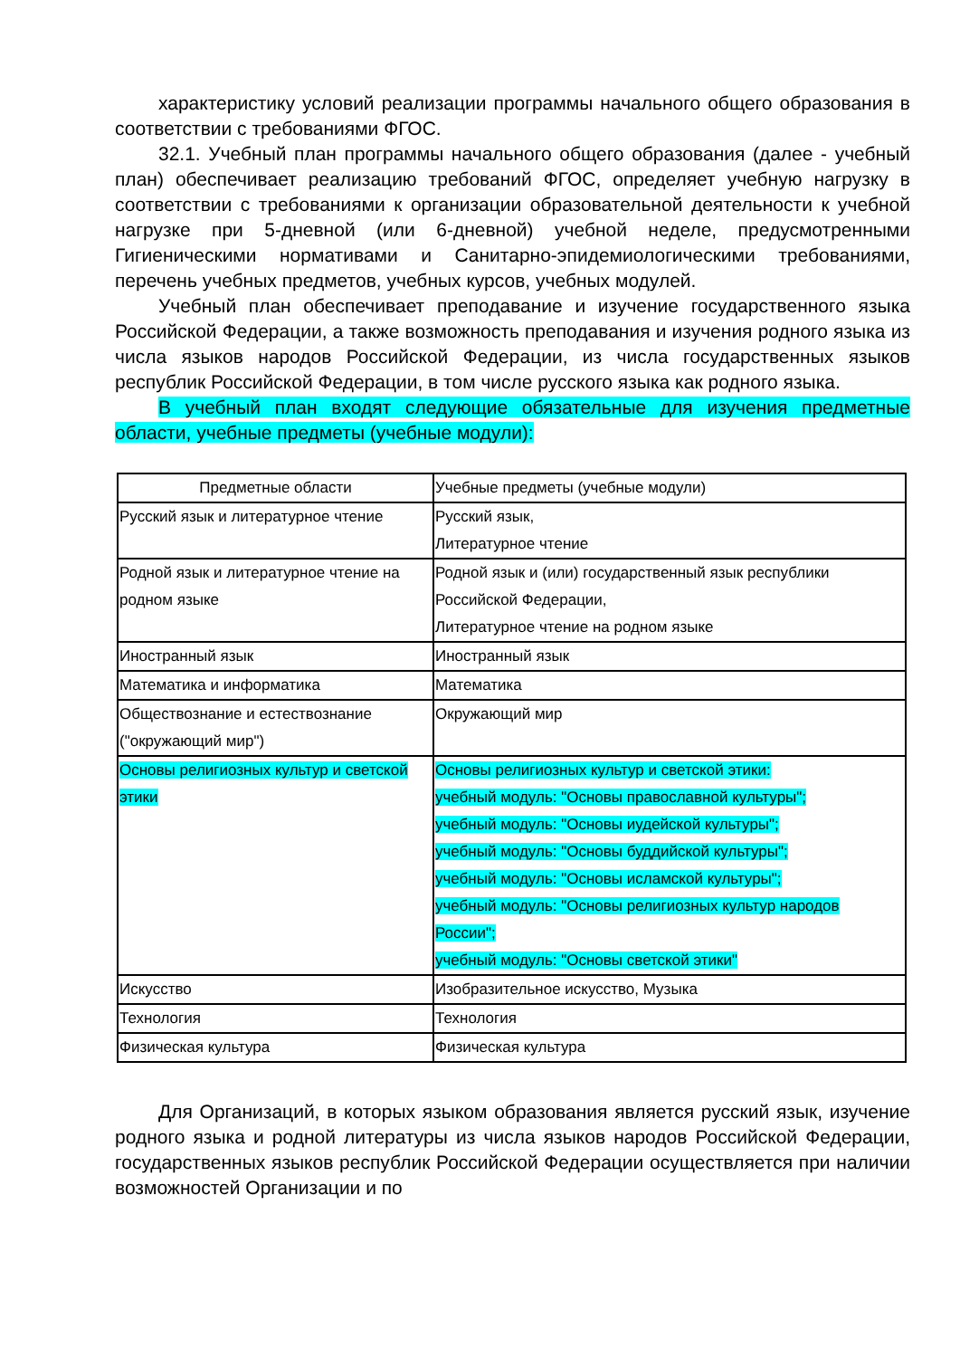характеристику условий реализации программы начального общего образования в соответствии с требованиями ФГОС.
32.1. Учебный план программы начального общего образования (далее - учебный план) обеспечивает реализацию требований ФГОС, определяет учебную нагрузку в соответствии с требованиями к организации образовательной деятельности к учебной нагрузке при 5-дневной (или 6-дневной) учебной неделе, предусмотренными Гигиеническими нормативами и Санитарно-эпидемиологическими требованиями, перечень учебных предметов, учебных курсов, учебных модулей.
Учебный план обеспечивает преподавание и изучение государственного языка Российской Федерации, а также возможность преподавания и изучения родного языка из числа языков народов Российской Федерации, из числа государственных языков республик Российской Федерации, в том числе русского языка как родного языка.
В учебный план входят следующие обязательные для изучения предметные области, учебные предметы (учебные модули):
| Предметные области | Учебные предметы (учебные модули) |
| --- | --- |
| Русский язык и литературное чтение | Русский язык, Литературное чтение |
| Родной язык и литературное чтение на родном языке | Родной язык и (или) государственный язык республики Российской Федерации, Литературное чтение на родном языке |
| Иностранный язык | Иностранный язык |
| Математика и информатика | Математика |
| Обществознание и естествознание ("окружающий мир") | Окружающий мир |
| Основы религиозных культур и светской этики | Основы религиозных культур и светской этики: учебный модуль: "Основы православной культуры"; учебный модуль: "Основы иудейской культуры"; учебный модуль: "Основы буддийской культуры"; учебный модуль: "Основы исламской культуры"; учебный модуль: "Основы религиозных культур народов России"; учебный модуль: "Основы светской этики" |
| Искусство | Изобразительное искусство, Музыка |
| Технология | Технология |
| Физическая культура | Физическая культура |
Для Организаций, в которых языком образования является русский язык, изучение родного языка и родной литературы из числа языков народов Российской Федерации, государственных языков республик Российской Федерации осуществляется при наличии возможностей Организации и по